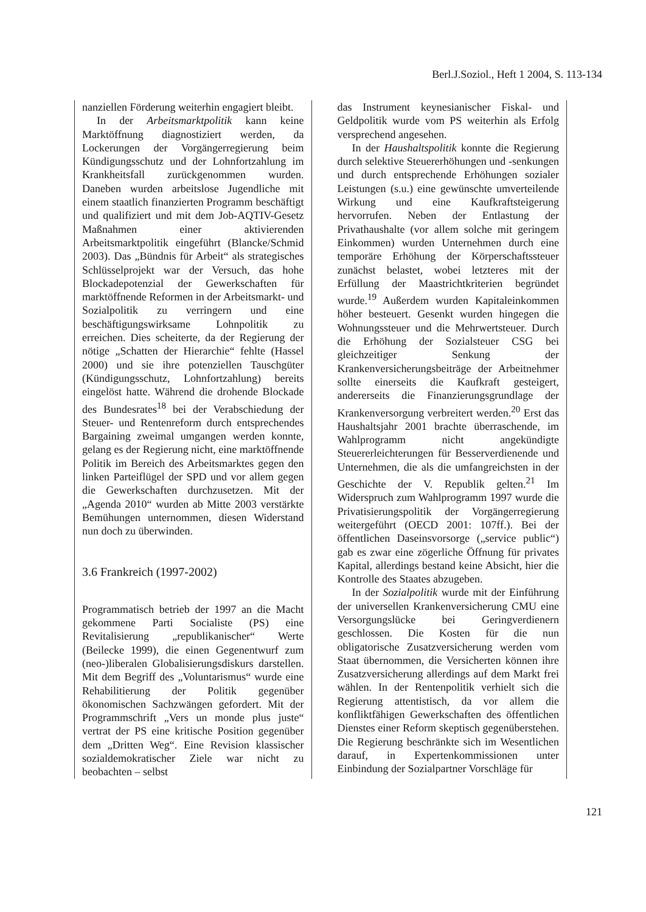Berl.J.Soziol., Heft 1 2004, S. 113-134
nanziellen Förderung weiterhin engagiert bleibt.
In der Arbeitsmarktpolitik kann keine Marktöffnung diagnostiziert werden, da Lockerungen der Vorgängerregierung beim Kündigungsschutz und der Lohnfortzahlung im Krankheitsfall zurückgenommen wurden. Daneben wurden arbeitslose Jugendliche mit einem staatlich finanzierten Programm beschäftigt und qualifiziert und mit dem Job-AQTIV-Gesetz Maßnahmen einer aktivierenden Arbeitsmarktpolitik eingeführt (Blancke/Schmid 2003). Das „Bündnis für Arbeit“ als strategisches Schlüsselprojekt war der Versuch, das hohe Blockadepotenzial der Gewerkschaften für marktöffnende Reformen in der Arbeitsmarkt- und Sozialpolitik zu verringern und eine beschäftigungswirksame Lohnpolitik zu erreichen. Dies scheiterte, da der Regierung der nötige „Schatten der Hierarchie“ fehlte (Hassel 2000) und sie ihre potenziellen Tauschgüter (Kündigungsschutz, Lohnfortzahlung) bereits eingelöst hatte. Während die drohende Blockade des Bundesrates<sup>18</sup> bei der Verabschiedung der Steuer- und Rentenreform durch entsprechendes Bargaining zweimal umgangen werden konnte, gelang es der Regierung nicht, eine marktöffnende Politik im Bereich des Arbeitsmarktes gegen den linken Parteiflügel der SPD und vor allem gegen die Gewerkschaften durchzusetzen. Mit der „Agenda 2010“ wurden ab Mitte 2003 verstärkte Bemühungen unternommen, diesen Widerstand nun doch zu überwinden.
3.6 Frankreich (1997-2002)
Programmatisch betrieb der 1997 an die Macht gekommene Parti Socialiste (PS) eine Revitalisierung „republikanischer“ Werte (Beilecke 1999), die einen Gegenentwurf zum (neo-)liberalen Globalisierungsdiskurs darstellen. Mit dem Begriff des „Voluntarismus“ wurde eine Rehabilitierung der Politik gegenüber ökonomischen Sachzwängen gefordert. Mit der Programmschrift „Vers un monde plus juste“ vertrat der PS eine kritische Position gegenüber dem „Dritten Weg“. Eine Revision klassischer sozialdemokratischer Ziele war nicht zu beobachten – selbst
das Instrument keynesianischer Fiskal- und Geldpolitik wurde vom PS weiterhin als Erfolg versprechend angesehen.
In der Haushaltspolitik konnte die Regierung durch selektive Steuererhöhungen und -senkungen und durch entsprechende Erhöhungen sozialer Leistungen (s.u.) eine gewünschte umverteilende Wirkung und eine Kaufkraftsteigerung hervorrufen. Neben der Entlastung der Privathaushalte (vor allem solche mit geringem Einkommen) wurden Unternehmen durch eine temporäre Erhöhung der Körperschaftssteuer zunächst belastet, wobei letzteres mit der Erfüllung der Maastrichtkriterien begründet wurde.<sup>19</sup> Außerdem wurden Kapitaleinkommen höher besteuert. Gesenkt wurden hingegen die Wohnungssteuer und die Mehrwertsteuer. Durch die Erhöhung der Sozialsteuer CSG bei gleichzeitiger Senkung der Krankenversicherungsbeiträge der Arbeitnehmer sollte einerseits die Kaufkraft gesteigert, andererseits die Finanzierungsgrundlage der Krankenversorgung verbreitert werden.<sup>20</sup> Erst das Haushaltsjahr 2001 brachte überraschende, im Wahlprogramm nicht angekündigte Steuererleichterungen für Besserverdienende und Unternehmen, die als die umfangreichsten in der Geschichte der V. Republik gelten.<sup>21</sup> Im Widerspruch zum Wahlprogramm 1997 wurde die Privatisierungspolitik der Vorgängerregierung weitergeführt (OECD 2001: 107ff.). Bei der öffentlichen Daseinsvorsorge („service public“) gab es zwar eine zögerliche Öffnung für privates Kapital, allerdings bestand keine Absicht, hier die Kontrolle des Staates abzugeben.
In der Sozialpolitik wurde mit der Einführung der universellen Krankenversicherung CMU eine Versorgungslücke bei Geringverdienern geschlossen. Die Kosten für die nun obligatorische Zusatzversicherung werden vom Staat übernommen, die Versicherten können ihre Zusatzversicherung allerdings auf dem Markt frei wählen. In der Rentenpolitik verhielt sich die Regierung attentistisch, da vor allem die konfliktfähigen Gewerkschaften des öffentlichen Dienstes einer Reform skeptisch gegenüberstehen. Die Regierung beschränkte sich im Wesentlichen darauf, in Expertenkommissionen unter Einbindung der Sozialpartner Vorschläge für
121